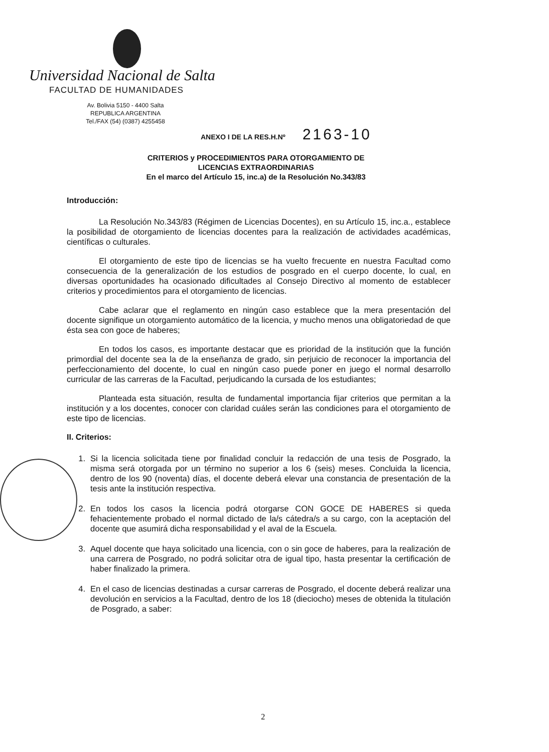Universidad Nacional de Salta
FACULTAD DE HUMANIDADES
Av. Bolivia 5150 - 4400 Salta
REPUBLICA ARGENTINA
Tel./FAX (54) (0387) 4255458
ANEXO I DE LA RES.H.Nº 2163-10
CRITERIOS y PROCEDIMIENTOS PARA OTORGAMIENTO DE
LICENCIAS EXTRAORDINARIAS
En el marco del Artículo 15, inc.a) de la Resolución No.343/83
Introducción:
La Resolución No.343/83 (Régimen de Licencias Docentes), en su Artículo 15, inc.a., establece la posibilidad de otorgamiento de licencias docentes para la realización de actividades académicas, científicas o culturales.
El otorgamiento de este tipo de licencias se ha vuelto frecuente en nuestra Facultad como consecuencia de la generalización de los estudios de posgrado en el cuerpo docente, lo cual, en diversas oportunidades ha ocasionado dificultades al Consejo Directivo al momento de establecer criterios y procedimientos para el otorgamiento de licencias.
Cabe aclarar que el reglamento en ningún caso establece que la mera presentación del docente signifique un otorgamiento automático de la licencia, y mucho menos una obligatoriedad de que ésta sea con goce de haberes;
En todos los casos, es importante destacar que es prioridad de la institución que la función primordial del docente sea la de la enseñanza de grado, sin perjuicio de reconocer la importancia del perfeccionamiento del docente, lo cual en ningún caso puede poner en juego el normal desarrollo curricular de las carreras de la Facultad, perjudicando la cursada de los estudiantes;
Planteada esta situación, resulta de fundamental importancia fijar criterios que permitan a la institución y a los docentes, conocer con claridad cuáles serán las condiciones para el otorgamiento de este tipo de licencias.
II. Criterios:
1. Si la licencia solicitada tiene por finalidad concluir la redacción de una tesis de Posgrado, la misma será otorgada por un término no superior a los 6 (seis) meses. Concluida la licencia, dentro de los 90 (noventa) días, el docente deberá elevar una constancia de presentación de la tesis ante la institución respectiva.
2. En todos los casos la licencia podrá otorgarse CON GOCE DE HABERES si queda fehacientemente probado el normal dictado de la/s cátedra/s a su cargo, con la aceptación del docente que asumirá dicha responsabilidad y el aval de la Escuela.
3. Aquel docente que haya solicitado una licencia, con o sin goce de haberes, para la realización de una carrera de Posgrado, no podrá solicitar otra de igual tipo, hasta presentar la certificación de haber finalizado la primera.
4. En el caso de licencias destinadas a cursar carreras de Posgrado, el docente deberá realizar una devolución en servicios a la Facultad, dentro de los 18 (dieciocho) meses de obtenida la titulación de Posgrado, a saber:
2